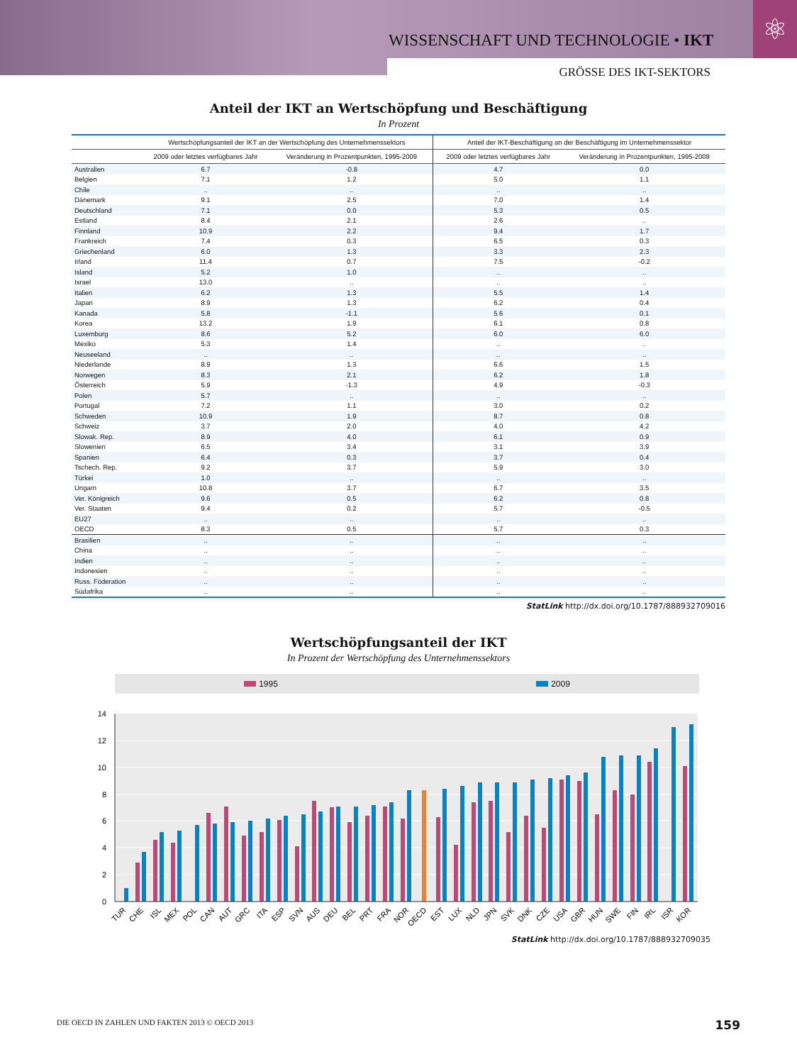⚛
WISSENSCHAFT UND TECHNOLOGIE • IKT
GRÖSSE DES IKT-SEKTORS
Anteil der IKT an Wertschöpfung und Beschäftigung
In Prozent
| | Wertschöpfungsanteil der IKT an der Wertschöpfung des Unternehmenssektors | | Anteil der IKT-Beschäftigung an der Beschäftigung im Unternehmenssektor | |
| --- | --- | --- | --- | --- |
| | 2009 oder letztes verfügbares Jahr | Veränderung in Prozentpunkten, 1995-2009 | 2009 oder letztes verfügbares Jahr | Veränderung in Prozentpunkten, 1995-2009 |
| Australien | 6.7 | -0.8 | 4.7 | 0.0 |
| Belgien | 7.1 | 1.2 | 5.0 | 1.1 |
| Chile | .. | .. | .. | .. |
| Dänemark | 9.1 | 2.5 | 7.0 | 1.4 |
| Deutschland | 7.1 | 0.0 | 5.3 | 0.5 |
| Estland | 8.4 | 2.1 | 2.6 | .. |
| Finnland | 10.9 | 2.2 | 9.4 | 1.7 |
| Frankreich | 7.4 | 0.3 | 6.5 | 0.3 |
| Griechenland | 6.0 | 1.3 | 3.3 | 2.3 |
| Irland | 11.4 | 0.7 | 7.5 | -0.2 |
| Island | 5.2 | 1.0 | .. | .. |
| Israel | 13.0 | .. | .. | .. |
| Italien | 6.2 | 1.3 | 5.5 | 1.4 |
| Japan | 8.9 | 1.3 | 6.2 | 0.4 |
| Kanada | 5.8 | -1.1 | 5.6 | 0.1 |
| Korea | 13.2 | 1.9 | 6.1 | 0.8 |
| Luxemburg | 8.6 | 5.2 | 6.0 | 6.0 |
| Mexiko | 5.3 | 1.4 | .. | .. |
| Neuseeland | .. | .. | .. | .. |
| Niederlande | 8.9 | 1.3 | 6.6 | 1.5 |
| Norwegen | 8.3 | 2.1 | 6.2 | 1.8 |
| Österreich | 5.9 | -1.3 | 4.9 | -0.3 |
| Polen | 5.7 | .. | .. | .. |
| Portugal | 7.2 | 1.1 | 3.0 | 0.2 |
| Schweden | 10.9 | 1.9 | 8.7 | 0.8 |
| Schweiz | 3.7 | 2.0 | 4.0 | 4.2 |
| Slowak. Rep. | 8.9 | 4.0 | 6.1 | 0.9 |
| Slowenien | 6.5 | 3.4 | 3.1 | 3.9 |
| Spanien | 6.4 | 0.3 | 3.7 | 0.4 |
| Tschech. Rep. | 9.2 | 3.7 | 5.9 | 3.0 |
| Türkei | 1.0 | .. | .. | .. |
| Ungarn | 10.8 | 3.7 | 6.7 | 3.5 |
| Ver. Königreich | 9.6 | 0.5 | 6.2 | 0.8 |
| Ver. Staaten | 9.4 | 0.2 | 5.7 | -0.5 |
| EU27 | .. | .. | .. | .. |
| OECD | 8.3 | 0.5 | 5.7 | 0.3 |
| Brasilien | .. | .. | .. | .. |
| China | .. | .. | .. | .. |
| Indien | .. | .. | .. | .. |
| Indonesien | .. | .. | .. | .. |
| Russ. Föderation | .. | .. | .. | .. |
| Südafrika | .. | .. | .. | .. |
StatLink http://dx.doi.org/10.1787/888932709016
Wertschöpfungsanteil der IKT
In Prozent der Wertschöpfung des Unternehmenssektors
1995 2009
0
2
4
6
8
10
12
14
TUR
CHE
ISL
MEX
POL
CAN
AUT
GRC
ITA
ESP
SVN
AUS
DEU
BEL
PRT
FRA
NOR
OECD
EST
LUX
NLD
JPN
SVK
DNK
CZE
USA
GBR
HUN
SWE
FIN
IRL
ISR
KOR
StatLink http://dx.doi.org/10.1787/888932709035
DIE OECD IN ZAHLEN UND FAKTEN 2013 © OECD 2013 159